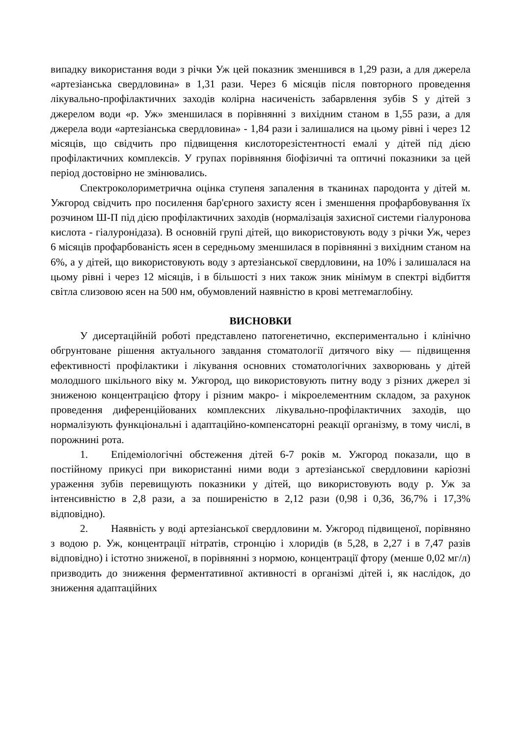випадку використання води з річки Уж цей показник зменшився в 1,29 рази, а для джерела «артезіанська свердловина» в 1,31 рази. Через 6 місяців після повторного проведення лікувально-профілактичних заходів колірна насиченість забарвлення зубів S у дітей з джерелом води «р. Уж» зменшилася в порівнянні з вихідним станом в 1,55 рази, а для джерела води «артезіанська свердловина» - 1,84 рази і залишалися на цьому рівні і через 12 місяців, що свідчить про підвищення кислоторезістентності емалі у дітей під дією профілактичних комплексів. У групах порівняння біофізичні та оптичні показники за цей період достовірно не змінювались.
Спектроколориметрична оцінка ступеня запалення в тканинах пародонта у дітей м. Ужгород свідчить про посилення бар'єрного захисту ясен і зменшення профарбовування їх розчином Ш-П під дією профілактичних заходів (нормалізація захисної системи гіалуронова кислота - гіалуронідаза). В основній групі дітей, що використовують воду з річки Уж, через 6 місяців профарбованість ясен в середньому зменшилася в порівнянні з вихідним станом на 6%, а у дітей, що використовують воду з артезіанської свердловини, на 10% і залишалася на цьому рівні і через 12 місяців, і в більшості з них також зник мінімум в спектрі відбиття світла слизовою ясен на 500 нм, обумовлений наявністю в крові метгемаглобіну.
ВИСНОВКИ
У дисертаційній роботі представлено патогенетично, експериментально і клінічно обгрунтоване рішення актуального завдання стоматології дитячого віку — підвищення ефективності профілактики і лікування основних стоматологічних захворювань у дітей молодшого шкільного віку м. Ужгород, що використовують питну воду з різних джерел зі зниженою концентрацією фтору і різним макро- і мікроелементним складом, за рахунок проведення диференційованих комплексних лікувально-профілактичних заходів, що нормалізують функціональні і адаптаційно-компенсаторні реакції організму, в тому числі, в порожнині рота.
1. Епідеміологічні обстеження дітей 6-7 років м. Ужгород показали, що в постійному прикусі при використанні ними води з артезіанської свердловини каріозні ураження зубів перевищують показники у дітей, що використовують воду р. Уж за інтенсивністю в 2,8 рази, а за поширеністю в 2,12 рази (0,98 і 0,36, 36,7% і 17,3% відповідно).
2. Наявність у воді артезіанської свердловини м. Ужгород підвищеної, порівняно з водою р. Уж, концентрації нітратів, стронцію і хлоридів (в 5,28, в 2,27 і в 7,47 разів відповідно) і істотно зниженої, в порівнянні з нормою, концентрації фтору (менше 0,02 мг/л) призводить до зниження ферментативної активності в організмі дітей і, як наслідок, до зниження адаптаційних